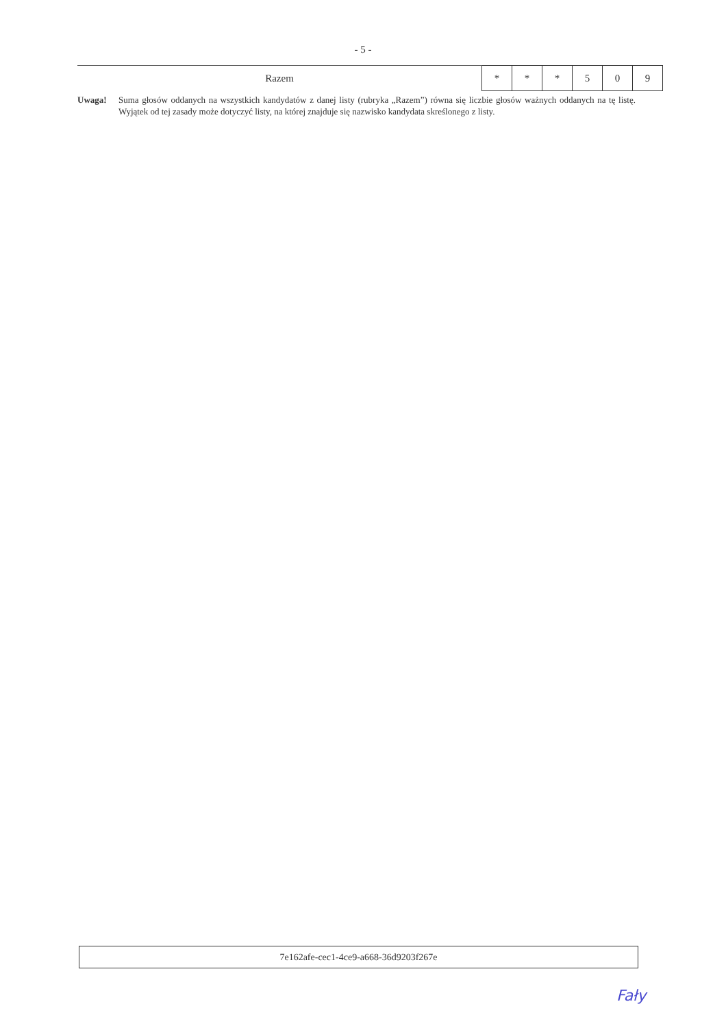- 5 -
| Razem | * | * | * | 5 | 0 | 9 |
Uwaga! Suma głosów oddanych na wszystkich kandydatów z danej listy (rubryka „Razem”) równa się liczbie głosów ważnych oddanych na tę listę. Wyjątek od tej zasady może dotyczyć listy, na której znajduje się nazwisko kandydata skreślonego z listy.
7e162afe-cec1-4ce9-a668-36d9203f267e
Fały